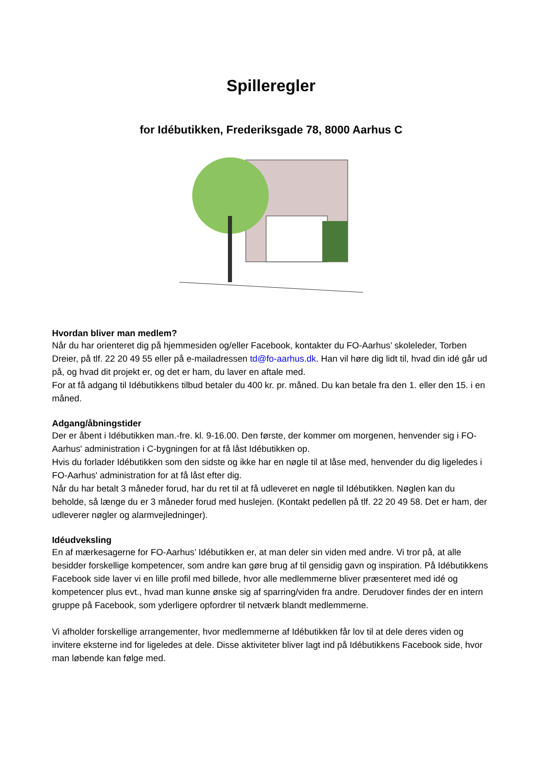Spilleregler
for Idébutikken, Frederiksgade 78, 8000 Aarhus C
Hvordan bliver man medlem?
Når du har orienteret dig på hjemmesiden og/eller Facebook, kontakter du FO-Aarhus’ skoleleder, Torben Dreier, på tlf. 22 20 49 55 eller på e-mailadressen td@fo-aarhus.dk. Han vil høre dig lidt til, hvad din idé går ud på, og hvad dit projekt er, og det er ham, du laver en aftale med.
For at få adgang til Idébutikkens tilbud betaler du 400 kr. pr. måned. Du kan betale fra den 1. eller den 15. i en måned.
Adgang/åbningstider
Der er åbent i Idébutikken man.-fre. kl. 9-16.00. Den første, der kommer om morgenen, henvender sig i FO-Aarhus' administration i C-bygningen for at få låst Idébutikken op.
Hvis du forlader Idébutikken som den sidste og ikke har en nøgle til at låse med, henvender du dig ligeledes i FO-Aarhus' administration for at få låst efter dig.
Når du har betalt 3 måneder forud, har du ret til at få udleveret en nøgle til Idébutikken. Nøglen kan du beholde, så længe du er 3 måneder forud med huslejen. (Kontakt pedellen på tlf. 22 20 49 58. Det er ham, der udleverer nøgler og alarmvejledninger).
Idéudveksling
En af mærkesagerne for FO-Aarhus’ Idébutikken er, at man deler sin viden med andre. Vi tror på, at alle besidder forskellige kompetencer, som andre kan gøre brug af til gensidig gavn og inspiration. På Idébutikkens Facebook side laver vi en lille profil med billede, hvor alle medlemmerne bliver præsenteret med idé og kompetencer plus evt., hvad man kunne ønske sig af sparring/viden fra andre. Derudover findes der en intern gruppe på Facebook, som yderligere opfordrer til netværk blandt medlemmerne.
Vi afholder forskellige arrangementer, hvor medlemmerne af Idébutikken får lov til at dele deres viden og invitere eksterne ind for ligeledes at dele. Disse aktiviteter bliver lagt ind på Idébutikkens Facebook side, hvor man løbende kan følge med.